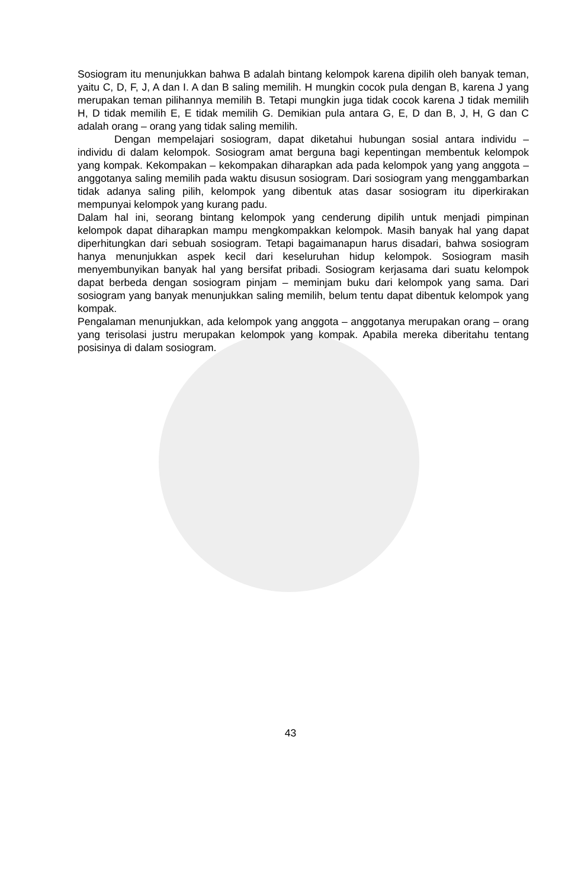Sosiogram itu menunjukkan bahwa B adalah bintang kelompok karena dipilih oleh banyak teman, yaitu C, D, F, J, A dan I. A dan B saling memilih. H mungkin cocok pula dengan B, karena J yang merupakan teman pilihannya memilih B. Tetapi mungkin juga tidak cocok karena J tidak memilih H, D tidak memilih E, E tidak memilih G. Demikian pula antara G, E, D dan B, J, H, G dan C adalah orang – orang yang tidak saling memilih.
Dengan mempelajari sosiogram, dapat diketahui hubungan sosial antara individu – individu di dalam kelompok. Sosiogram amat berguna bagi kepentingan membentuk kelompok yang kompak. Kekompakan – kekompakan diharapkan ada pada kelompok yang yang anggota – anggotanya saling memilih pada waktu disusun sosiogram. Dari sosiogram yang menggambarkan tidak adanya saling pilih, kelompok yang dibentuk atas dasar sosiogram itu diperkirakan mempunyai kelompok yang kurang padu.
Dalam hal ini, seorang bintang kelompok yang cenderung dipilih untuk menjadi pimpinan kelompok dapat diharapkan mampu mengkompakkan kelompok. Masih banyak hal yang dapat diperhitungkan dari sebuah sosiogram. Tetapi bagaimanapun harus disadari, bahwa sosiogram hanya menunjukkan aspek kecil dari keseluruhan hidup kelompok. Sosiogram masih menyembunyikan banyak hal yang bersifat pribadi. Sosiogram kerjasama dari suatu kelompok dapat berbeda dengan sosiogram pinjam – meminjam buku dari kelompok yang sama. Dari sosiogram yang banyak menunjukkan saling memilih, belum tentu dapat dibentuk kelompok yang kompak.
Pengalaman menunjukkan, ada kelompok yang anggota – anggotanya merupakan orang – orang yang terisolasi justru merupakan kelompok yang kompak. Apabila mereka diberitahu tentang posisinya di dalam sosiogram.
43